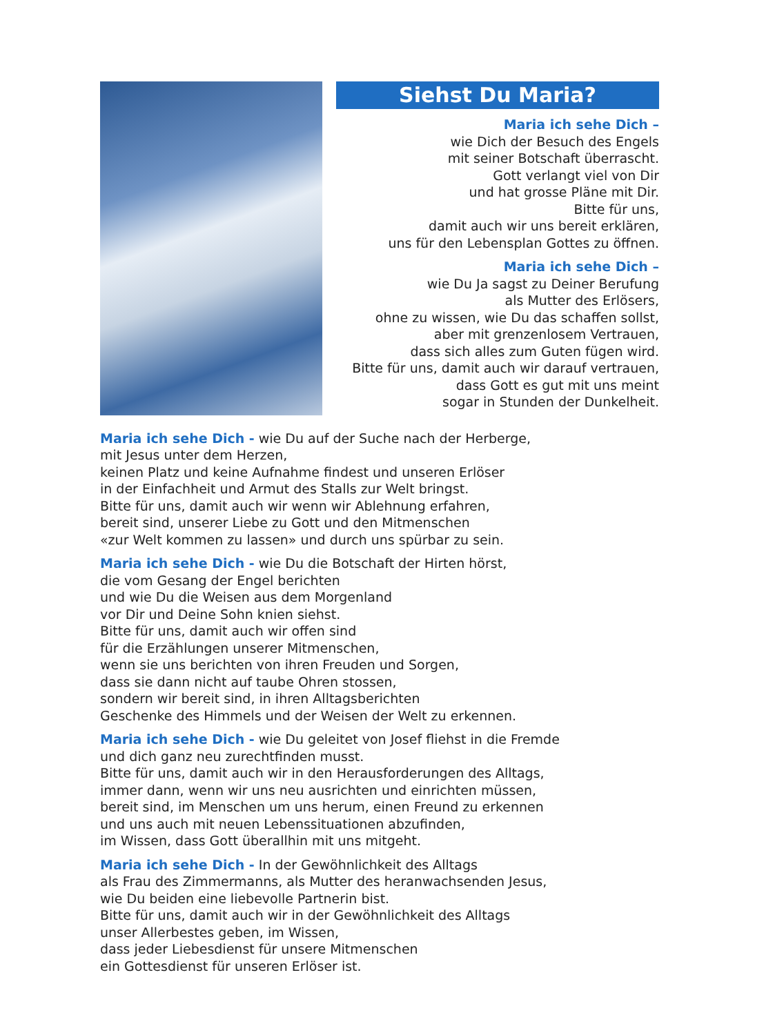Siehst Du Maria?
Maria ich sehe Dich –
wie Dich der Besuch des Engels
mit seiner Botschaft überrascht.
Gott verlangt viel von Dir
und hat grosse Pläne mit Dir.
Bitte für uns,
damit auch wir uns bereit erklären,
uns für den Lebensplan Gottes zu öffnen.
Maria ich sehe Dich –
wie Du Ja sagst zu Deiner Berufung
als Mutter des Erlösers,
ohne zu wissen, wie Du das schaffen sollst,
aber mit grenzenlosem Vertrauen,
dass sich alles zum Guten fügen wird.
Bitte für uns, damit auch wir darauf vertrauen,
dass Gott es gut mit uns meint
sogar in Stunden der Dunkelheit.
Maria ich sehe Dich - wie Du auf der Suche nach der Herberge,
mit Jesus unter dem Herzen,
keinen Platz und keine Aufnahme findest und unseren Erlöser
in der Einfachheit und Armut des Stalls zur Welt bringst.
Bitte für uns, damit auch wir wenn wir Ablehnung erfahren,
bereit sind, unserer Liebe zu Gott und den Mitmenschen
«zur Welt kommen zu lassen» und durch uns spürbar zu sein.
Maria ich sehe Dich - wie Du die Botschaft der Hirten hörst,
die vom Gesang der Engel berichten
und wie Du die Weisen aus dem Morgenland
vor Dir und Deine Sohn knien siehst.
Bitte für uns, damit auch wir offen sind
für die Erzählungen unserer Mitmenschen,
wenn sie uns berichten von ihren Freuden und Sorgen,
dass sie dann nicht auf taube Ohren stossen,
sondern wir bereit sind, in ihren Alltagsberichten
Geschenke des Himmels und der Weisen der Welt zu erkennen.
Maria ich sehe Dich - wie Du geleitet von Josef fliehst in die Fremde
und dich ganz neu zurechtfinden musst.
Bitte für uns, damit auch wir in den Herausforderungen des Alltags,
immer dann, wenn wir uns neu ausrichten und einrichten müssen,
bereit sind, im Menschen um uns herum, einen Freund zu erkennen
und uns auch mit neuen Lebenssituationen abzufinden,
im Wissen, dass Gott überallhin mit uns mitgeht.
Maria ich sehe Dich - In der Gewöhnlichkeit des Alltags
als Frau des Zimmermanns, als Mutter des heranwachsenden Jesus,
wie Du beiden eine liebevolle Partnerin bist.
Bitte für uns, damit auch wir in der Gewöhnlichkeit des Alltags
unser Allerbestes geben, im Wissen,
dass jeder Liebesdienst für unsere Mitmenschen
ein Gottesdienst für unseren Erlöser ist.